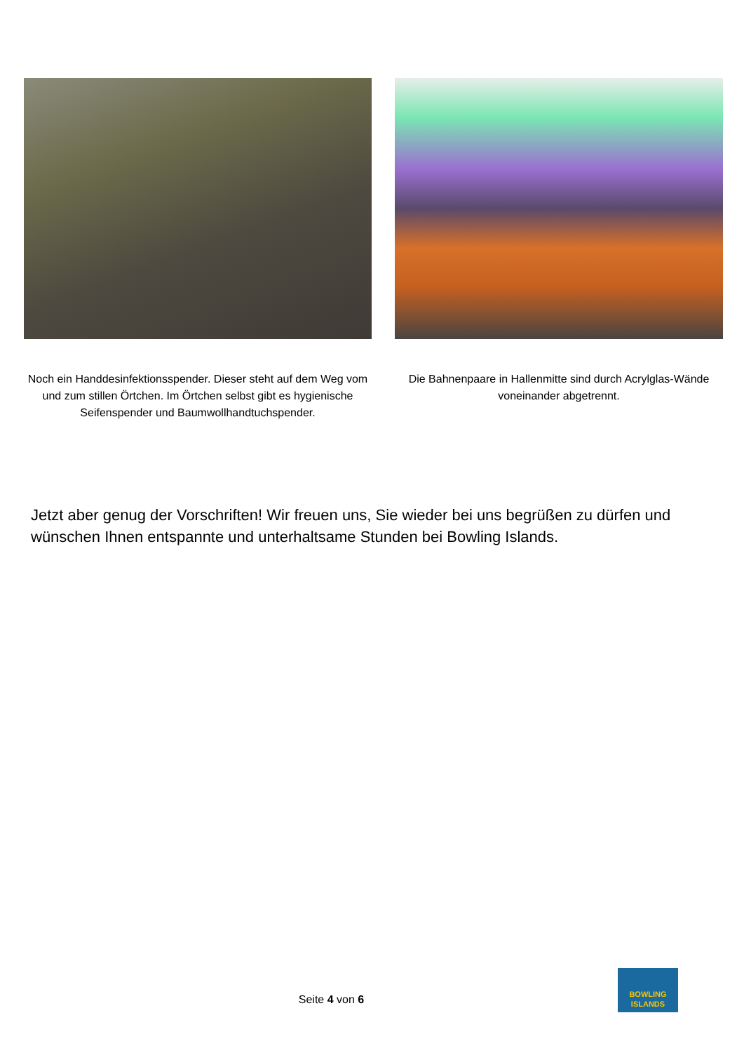Noch ein Handdesinfektionsspender. Dieser steht auf dem Weg vom und zum stillen Örtchen. Im Örtchen selbst gibt es hygienische Seifenspender und Baumwollhandtuchspender.
Die Bahnenpaare in Hallenmitte sind durch Acrylglas-Wände voneinander abgetrennt.
Jetzt aber genug der Vorschriften! Wir freuen uns, Sie wieder bei uns begrüßen zu dürfen und wünschen Ihnen entspannte und unterhaltsame Stunden bei Bowling Islands.
Seite 4 von 6
BOWLING
ISLANDS